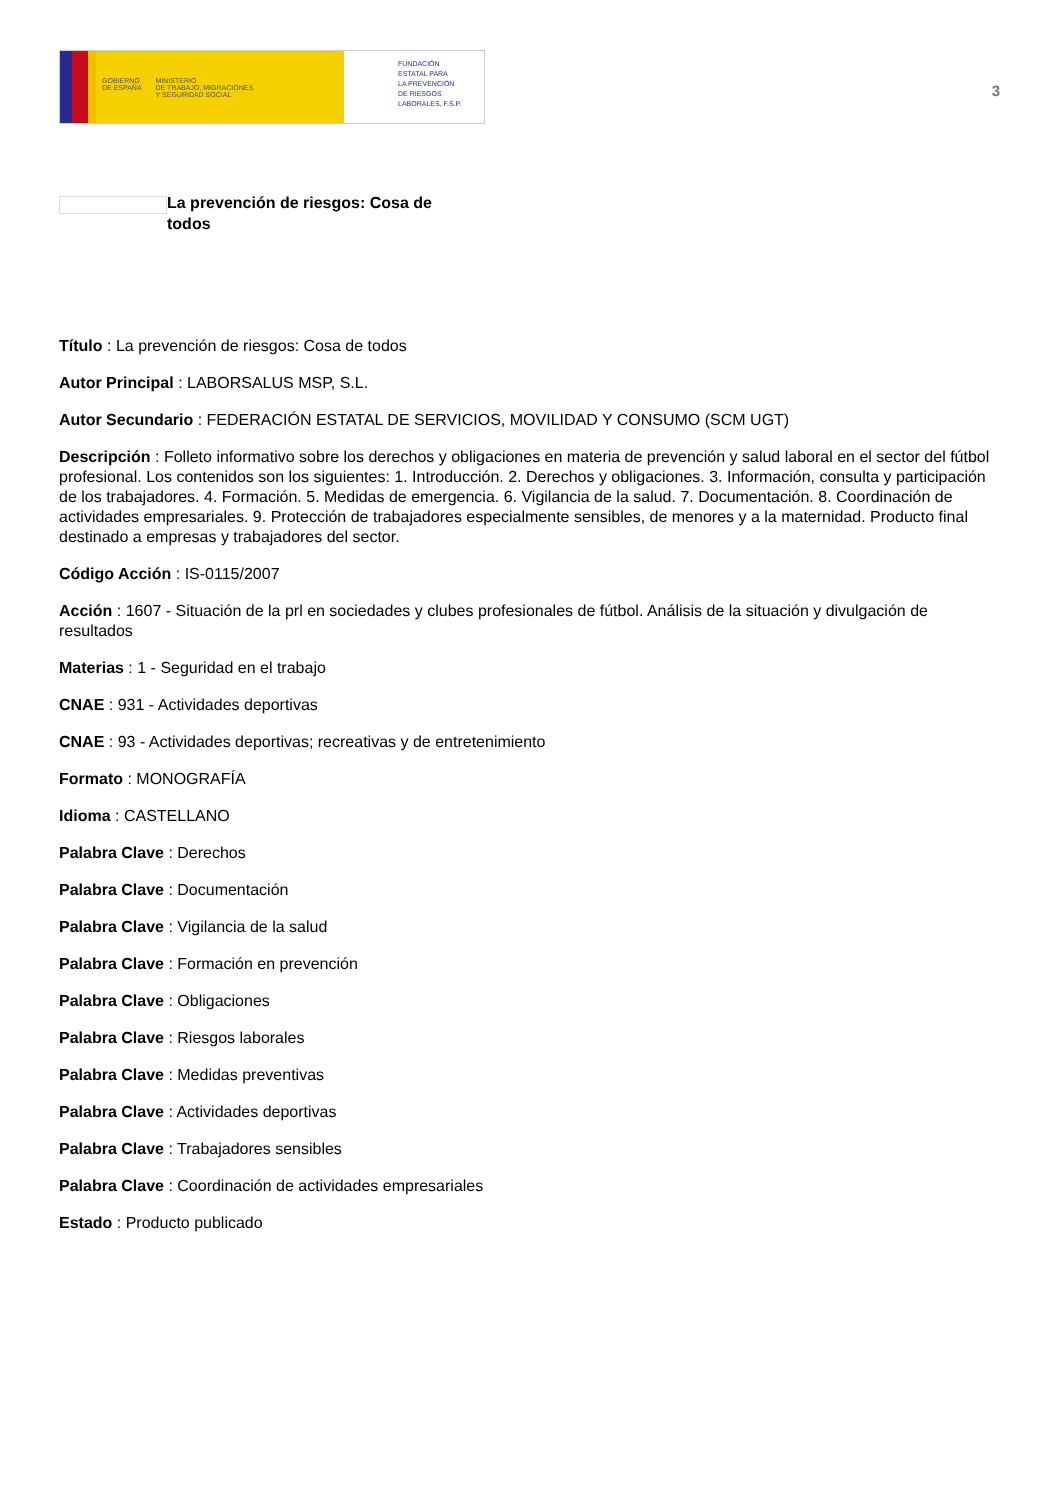GOBIERNO
DE ESPAÑA
MINISTERIO
DE TRABAJO, MIGRACIONES
Y SEGURIDAD SOCIAL
FUNDACIÓN
ESTATAL PARA
LA PREVENCIÓN
DE RIESGOS
LABORALES, F.S.P.
3
La prevención de riesgos: Cosa de todos
Título : La prevención de riesgos: Cosa de todos
Autor Principal : LABORSALUS MSP, S.L.
Autor Secundario : FEDERACIÓN ESTATAL DE SERVICIOS, MOVILIDAD Y CONSUMO (SCM UGT)
Descripción : Folleto informativo sobre los derechos y obligaciones en materia de prevención y salud laboral en el sector del fútbol profesional. Los contenidos son los siguientes: 1. Introducción. 2. Derechos y obligaciones. 3. Información, consulta y participación de los trabajadores. 4. Formación. 5. Medidas de emergencia. 6. Vigilancia de la salud. 7. Documentación. 8. Coordinación de actividades empresariales. 9. Protección de trabajadores especialmente sensibles, de menores y a la maternidad. Producto final destinado a empresas y trabajadores del sector.
Código Acción : IS-0115/2007
Acción : 1607 - Situación de la prl en sociedades y clubes profesionales de fútbol. Análisis de la situación y divulgación de resultados
Materias : 1 - Seguridad en el trabajo
CNAE : 931 - Actividades deportivas
CNAE : 93 - Actividades deportivas; recreativas y de entretenimiento
Formato : MONOGRAFÍA
Idioma : CASTELLANO
Palabra Clave : Derechos
Palabra Clave : Documentación
Palabra Clave : Vigilancia de la salud
Palabra Clave : Formación en prevención
Palabra Clave : Obligaciones
Palabra Clave : Riesgos laborales
Palabra Clave : Medidas preventivas
Palabra Clave : Actividades deportivas
Palabra Clave : Trabajadores sensibles
Palabra Clave : Coordinación de actividades empresariales
Estado : Producto publicado